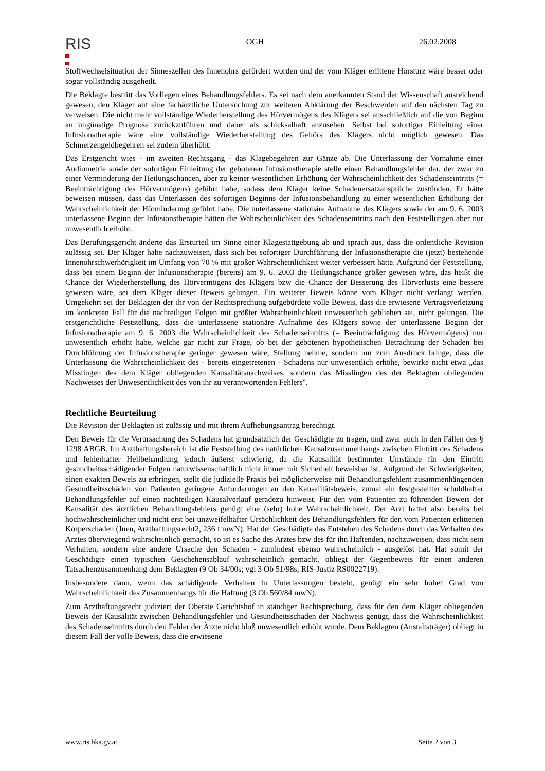RIS
OGH 26.02.2008
Stoffwechselsituation der Sinneszellen des Innenohrs gefördert worden und der vom Kläger erlittene Hörsturz wäre besser oder sogar vollständig ausgeheilt.
Die Beklagte bestritt das Vorliegen eines Behandlungsfehlers. Es sei nach dem anerkannten Stand der Wissenschaft ausreichend gewesen, den Kläger auf eine fachärztliche Untersuchung zur weiteren Abklärung der Beschwerden auf den nächsten Tag zu verweisen. Die nicht mehr vollständige Wiederherstellung des Hörvermögens des Klägers sei ausschließlich auf die von Beginn an ungünstige Prognose zurückzuführen und daher als schicksalhaft anzusehen. Selbst bei sofortiger Einleitung einer Infusionstherapie wäre eine vollständige Wiederherstellung des Gehörs des Klägers nicht möglich gewesen. Das Schmerzengeldbegehren sei zudem überhöht.
Das Erstgericht wies - im zweiten Rechtsgang - das Klagebegehren zur Gänze ab. Die Unterlassung der Vornahme einer Audiometrie sowie der sofortigen Einleitung der gebotenen Infusionstherapie stelle einen Behandlungsfehler dar, der zwar zu einer Verminderung der Heilungschancen, aber zu keiner wesentlichen Erhöhung der Wahrscheinlichkeit des Schadenseintritts (= Beeinträchtigung des Hörvermögens) geführt habe, sodass dem Kläger keine Schadenersatzansprüche zustünden. Er hätte beweisen müssen, dass das Unterlassen des sofortigen Beginns der Infusionsbehandlung zu einer wesentlichen Erhöhung der Wahrscheinlichkeit der Hörminderung geführt habe. Die unterlassene stationäre Aufnahme des Klägers sowie der am 9. 6. 2003 unterlassene Beginn der Infusionstherapie hätten die Wahrscheinlichkeit des Schadenseintritts nach den Feststellungen aber nur unwesentlich erhöht.
Das Berufungsgericht änderte das Ersturteil im Sinne einer Klagestattgebung ab und sprach aus, dass die ordentliche Revision zulässig sei. Der Kläger habe nachzuweisen, dass sich bei sofortiger Durchführung der Infusionstherapie die (jetzt) bestehende Innenohrschwerhörigkeit im Umfang von 70 % mit großer Wahrscheinlichkeit weiter verbessert hätte. Aufgrund der Feststellung, dass bei einem Beginn der Infusionstherapie (bereits) am 9. 6. 2003 die Heilungschance größer gewesen wäre, das heißt die Chance der Wiederherstellung des Hörvermögens des Klägers bzw die Chance der Besserung des Hörverlusts eine bessere gewesen wäre, sei dem Kläger dieser Beweis gelungen. Ein weiterer Beweis könne vom Kläger nicht verlangt werden. Umgekehrt sei der Beklagten der ihr von der Rechtsprechung aufgebürdete volle Beweis, dass die erwiesene Vertragsverletzung im konkreten Fall für die nachteiligen Folgen mit größter Wahrscheinlichkeit unwesentlich geblieben sei, nicht gelungen. Die erstgerichtliche Feststellung, dass die unterlassene stationäre Aufnahme des Klägers sowie der unterlassene Beginn der Infusionstherapie am 9. 6. 2003 die Wahrscheinlichkeit des Schadenseintritts (= Beeinträchtigung des Hörvermögens) nur unwesentlich erhöht habe, welche gar nicht zur Frage, ob bei der gebotenen hypothetischen Betrachtung der Schaden bei Durchführung der Infusionstherapie geringer gewesen wäre, Stellung nehme, sondern nur zum Ausdruck bringe, dass die Unterlassung die Wahrscheinlichkeit des - bereits eingetretenen - Schadens nur unwesentlich erhöhe, bewirke nicht etwa „das Misslingen des dem Kläger obliegenden Kausalitätsnachweises, sondern das Misslingen des der Beklagten obliegenden Nachweises der Unwesentlichkeit des von ihr zu verantwortenden Fehlers".
Rechtliche Beurteilung
Die Revision der Beklagten ist zulässig und mit ihrem Aufhebungsantrag berechtigt.
Den Beweis für die Verursachung des Schadens hat grundsätzlich der Geschädigte zu tragen, und zwar auch in den Fällen des § 1298 ABGB. Im Arzthaftungsbereich ist die Feststellung des natürlichen Kausalzusammenhangs zwischen Eintritt des Schadens und fehlerhafter Heilbehandlung jedoch äußerst schwierig, da die Kausalität bestimmter Umstände für den Eintritt gesundheitsschädigender Folgen naturwissenschaftlich nicht immer mit Sicherheit beweisbar ist. Aufgrund der Schwierigkeiten, einen exakten Beweis zu erbringen, stellt die judizielle Praxis bei möglicherweise mit Behandlungsfehlern zusammenhängenden Gesundheitsschäden von Patienten geringere Anforderungen an den Kausalitätsbeweis, zumal ein festgestellter schuldhafter Behandlungsfehler auf einen nachteiligen Kausalverlauf geradezu hinweist. Für den vom Patienten zu führenden Beweis der Kausalität des ärztlichen Behandlungsfehlers genügt eine (sehr) hohe Wahrscheinlichkeit. Der Arzt haftet also bereits bei hochwahrscheinlicher und nicht erst bei unzweifelhafter Ursächlichkeit des Behandlungsfehlers für den vom Patienten erlittenen Körperschaden (Juen, Arzthaftungsrecht2, 236 f mwN). Hat der Geschädigte das Entstehen des Schadens durch das Verhalten des Arztes überwiegend wahrscheinlich gemacht, so ist es Sache des Arztes bzw des für ihn Haftenden, nachzuweisen, dass nicht sein Verhalten, sondern eine andere Ursache den Schaden - zumindest ebenso wahrscheinlich - ausgelöst hat. Hat somit der Geschädigte einen typischen Geschehensablauf wahrscheinlich gemacht, obliegt der Gegenbeweis für einen anderen Tatsachenzusammenhang dem Beklagten (9 Ob 34/00s; vgl 3 Ob 51/98s; RIS-Justiz RS0022719).
Insbesondere dann, wenn das schädigende Verhalten in Unterlassungen besteht, genügt ein sehr hoher Grad von Wahrscheinlichkeit des Zusammenhangs für die Haftung (3 Ob 560/84 mwN).
Zum Arzthaftungsrecht judiziert der Oberste Gerichtshof in ständiger Rechtsprechung, dass für den dem Kläger obliegenden Beweis der Kausalität zwischen Behandlungsfehler und Gesundheitsschaden der Nachweis genügt, dass die Wahrscheinlichkeit des Schadenseintritts durch den Fehler der Ärzte nicht bloß unwesentlich erhöht wurde. Dem Beklagten (Anstaltsträger) obliegt in diesem Fall der volle Beweis, dass die erwiesene
www.ris.bka.gv.at Seite 2 von 3